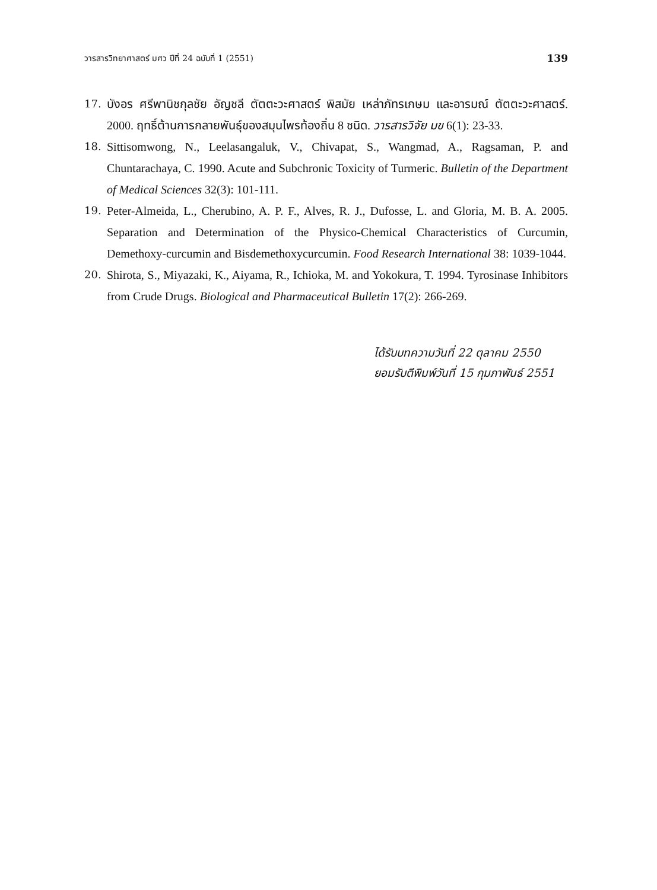วารสารวิทยาศาสตร์ มศว ปีที่ 24 ฉบับที่ 1 (2551) 139
17. บังอร ศรีพานิชกุลชัย อัญชลี ตัตตะวะศาสตร์ พิสมัย เหล่าภัทรเกษม และอารมณ์ ตัตตะวะศาสตร์. 2000. ฤทธิ์ต้านการกลายพันธุ์ของสมุนไพรท้องถิ่น 8 ชนิด. วารสารวิจัย มข 6(1): 23-33.
18. Sittisomwong, N., Leelasangaluk, V., Chivapat, S., Wangmad, A., Ragsaman, P. and Chuntarachaya, C. 1990. Acute and Subchronic Toxicity of Turmeric. Bulletin of the Department of Medical Sciences 32(3): 101-111.
19. Peter-Almeida, L., Cherubino, A. P. F., Alves, R. J., Dufosse, L. and Gloria, M. B. A. 2005. Separation and Determination of the Physico-Chemical Characteristics of Curcumin, Demethoxy-curcumin and Bisdemethoxycurcumin. Food Research International 38: 1039-1044.
20. Shirota, S., Miyazaki, K., Aiyama, R., Ichioka, M. and Yokokura, T. 1994. Tyrosinase Inhibitors from Crude Drugs. Biological and Pharmaceutical Bulletin 17(2): 266-269.
ได้รับบทความวันที่ 22 ตุลาคม 2550
ยอมรับตีพิมพ์วันที่ 15 กุมภาพันธ์ 2551